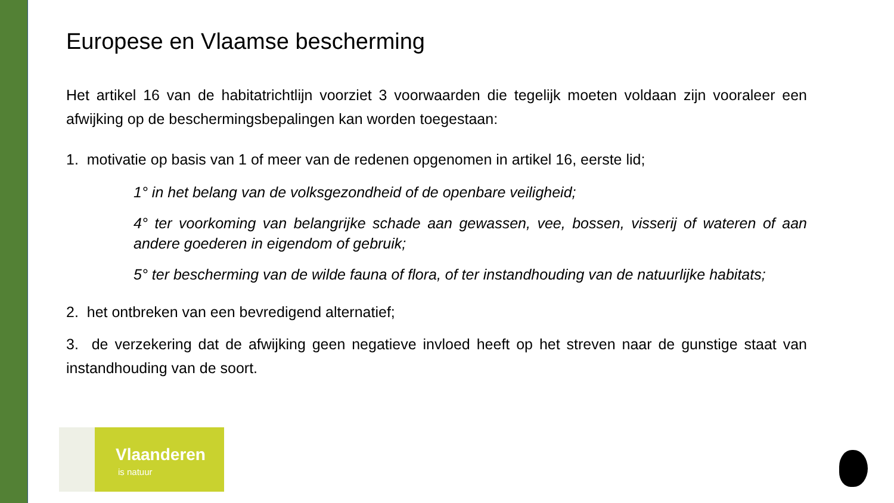Europese en Vlaamse bescherming
Het artikel 16 van de habitatrichtlijn voorziet 3 voorwaarden die tegelijk moeten voldaan zijn vooraleer een afwijking op de beschermingsbepalingen kan worden toegestaan:
1. motivatie op basis van 1 of meer van de redenen opgenomen in artikel 16, eerste lid;
1° in het belang van de volksgezondheid of de openbare veiligheid;
4° ter voorkoming van belangrijke schade aan gewassen, vee, bossen, visserij of wateren of aan andere goederen in eigendom of gebruik;
5° ter bescherming van de wilde fauna of flora, of ter instandhouding van de natuurlijke habitats;
2. het ontbreken van een bevredigend alternatief;
3. de verzekering dat de afwijking geen negatieve invloed heeft op het streven naar de gunstige staat van instandhouding van de soort.
Vlaanderen
is natuur